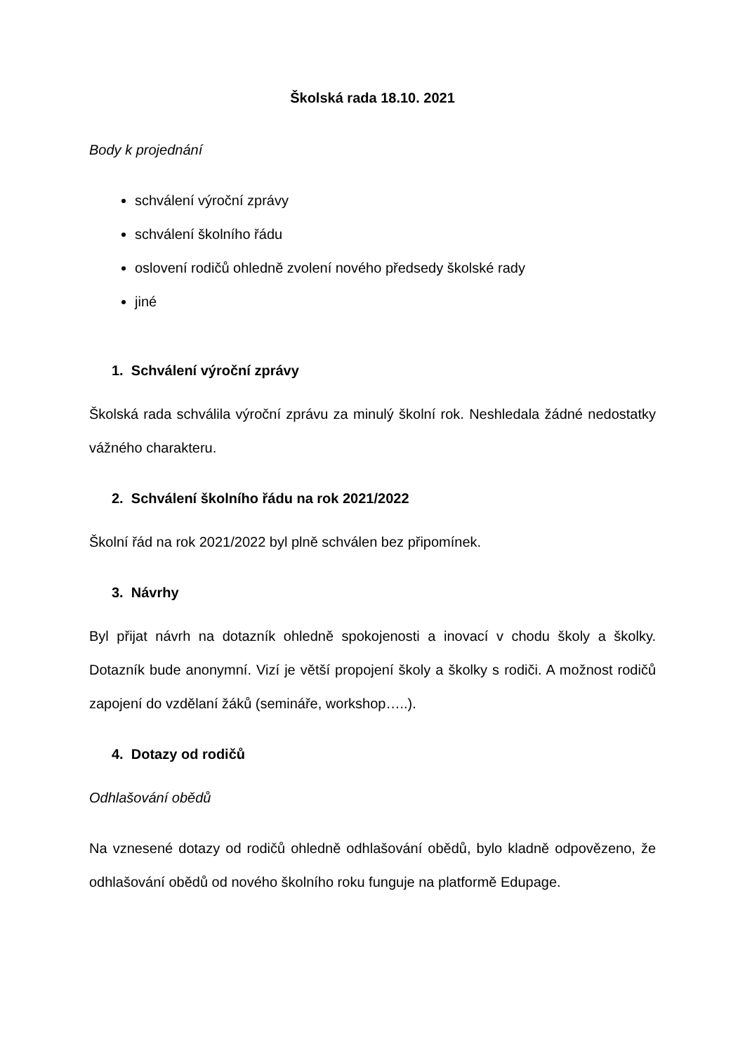Školská rada 18.10. 2021
Body k projednání
schválení výroční zprávy
schválení školního řádu
oslovení rodičů ohledně zvolení nového předsedy školské rady
jiné
1. Schválení výroční zprávy
Školská rada schválila výroční zprávu za minulý školní rok. Neshledala žádné nedostatky vážného charakteru.
2. Schválení školního řádu na rok 2021/2022
Školní řád na rok 2021/2022 byl plně schválen bez připomínek.
3. Návrhy
Byl přijat návrh na dotazník ohledně spokojenosti a inovací v chodu školy a školky. Dotazník bude anonymní. Vizí je větší propojení školy a školky s rodiči. A možnost rodičů zapojení do vzdělaní žáků (semináře, workshop…..).
4. Dotazy od rodičů
Odhlašování obědů
Na vznesené dotazy od rodičů ohledně odhlašování obědů, bylo kladně odpovězeno, že odhlašování obědů od nového školního roku funguje na platformě Edupage.